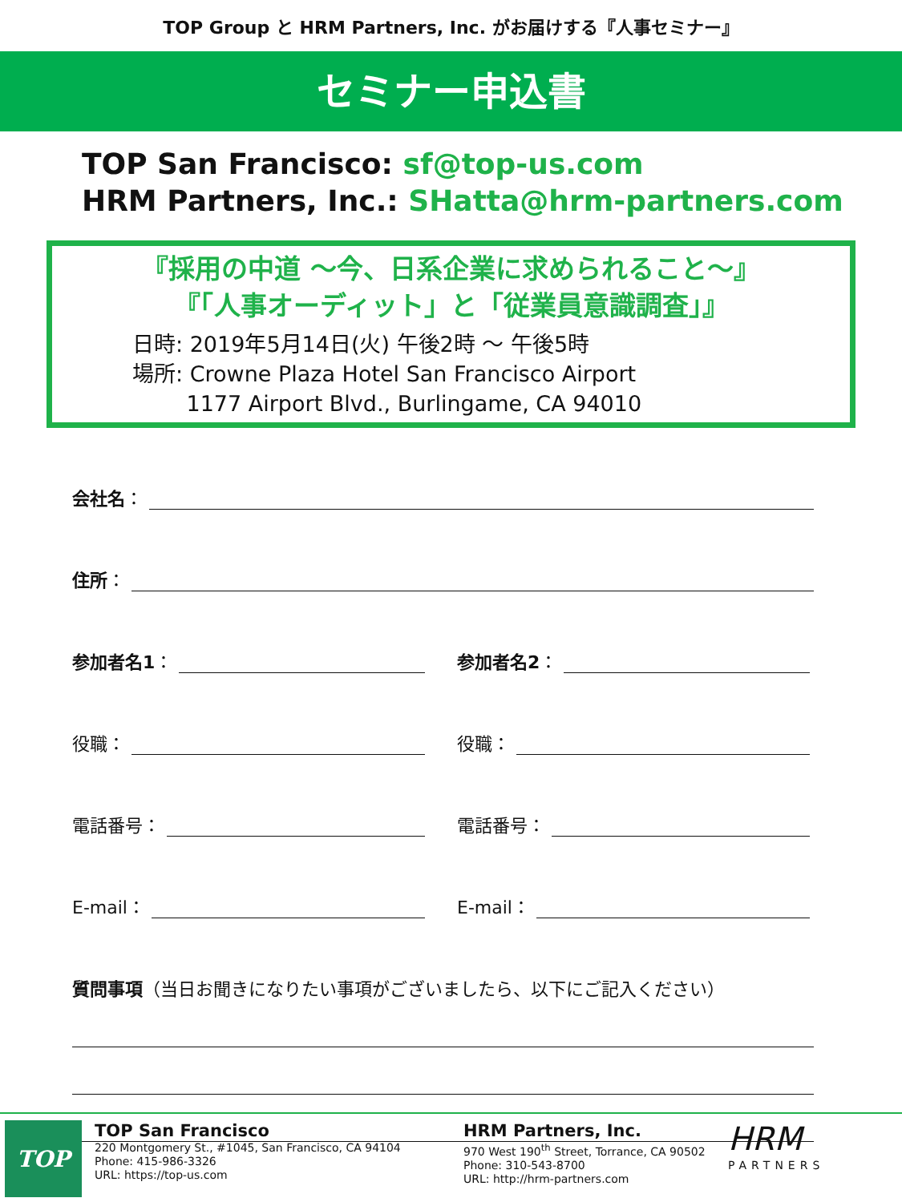TOP Group と HRM Partners, Inc. がお届けする『人事セミナー』
セミナー申込書
TOP San Francisco: sf@top-us.com
HRM Partners, Inc.: SHatta@hrm-partners.com
『採用の中道 ～今、日系企業に求められること～』
『「人事オーディット」と「従業員意識調査」』
日時: 2019年5月14日(火) 午後2時 ～ 午後5時
場所: Crowne Plaza Hotel San Francisco Airport
   1177 Airport Blvd., Burlingame, CA 94010
会社名 ：
住所 ：
参加者名1 ：
参加者名2 ：
役職：
役職：
電話番号：
電話番号：
E-mail：
E-mail：
質問事項（当日お聞きになりたい事項がございましたら、以下にご記入ください）
TOP
TOP San Francisco
220 Montgomery St., #1045, San Francisco, CA 94104
Phone: 415-986-3326
URL: https://top-us.com
HRM Partners, Inc.
970 West 190<sup>th</sup> Street, Torrance, CA 90502
Phone: 310-543-8700
URL: http://hrm-partners.com
HRM
PARTNERS